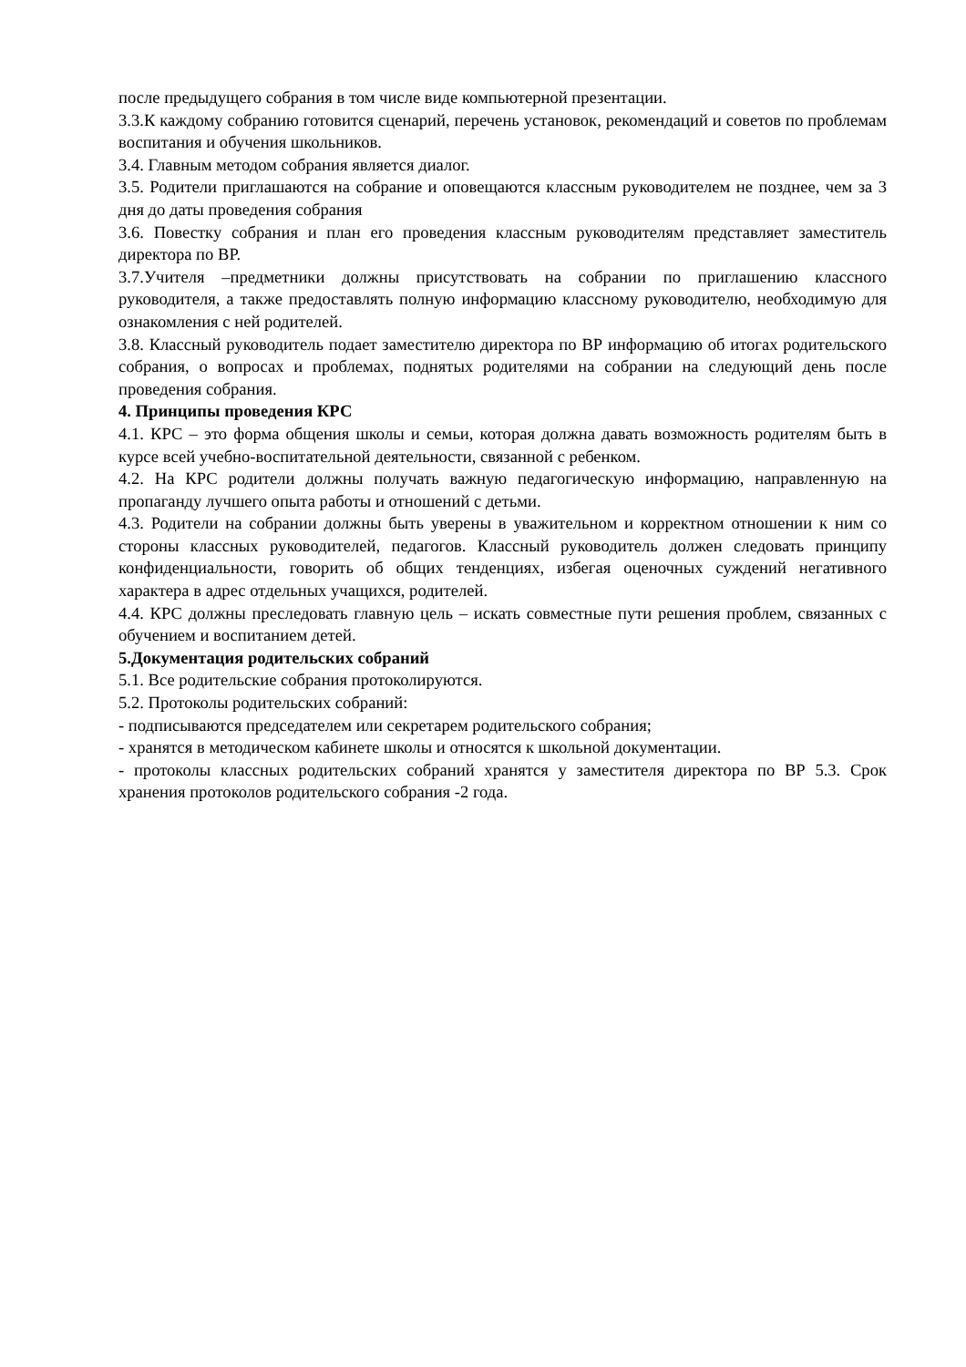после предыдущего собрания в том числе виде компьютерной презентации.
3.3.К каждому собранию готовится сценарий, перечень установок, рекомендаций и советов по проблемам воспитания и обучения школьников.
3.4. Главным методом собрания является диалог.
3.5. Родители приглашаются на собрание и оповещаются классным руководителем не позднее, чем за 3 дня до даты проведения собрания
3.6. Повестку собрания и план его проведения классным руководителям представляет заместитель директора по ВР.
3.7.Учителя –предметники должны присутствовать на собрании по приглашению классного руководителя, а также предоставлять полную информацию классному руководителю, необходимую для ознакомления с ней родителей.
3.8. Классный руководитель подает заместителю директора по ВР информацию об итогах родительского собрания, о вопросах и проблемах, поднятых родителями на собрании на следующий день после проведения собрания.
4. Принципы проведения КРС
4.1. КРС – это форма общения школы и семьи, которая должна давать возможность родителям быть в курсе всей учебно-воспитательной деятельности, связанной с ребенком.
4.2. На КРС родители должны получать важную педагогическую информацию, направленную на пропаганду лучшего опыта работы и отношений с детьми.
4.3. Родители на собрании должны быть уверены в уважительном и корректном отношении к ним со стороны классных руководителей, педагогов. Классный руководитель должен следовать принципу конфиденциальности, говорить об общих тенденциях, избегая оценочных суждений негативного характера в адрес отдельных учащихся, родителей.
4.4. КРС должны преследовать главную цель – искать совместные пути решения проблем, связанных с обучением и воспитанием детей.
5.Документация родительских собраний
5.1. Все родительские собрания протоколируются.
5.2. Протоколы родительских собраний:
- подписываются председателем или секретарем родительского собрания;
- хранятся в методическом кабинете школы и относятся к школьной документации.
- протоколы классных родительских собраний хранятся у заместителя директора по ВР 5.3. Срок хранения протоколов родительского собрания -2 года.